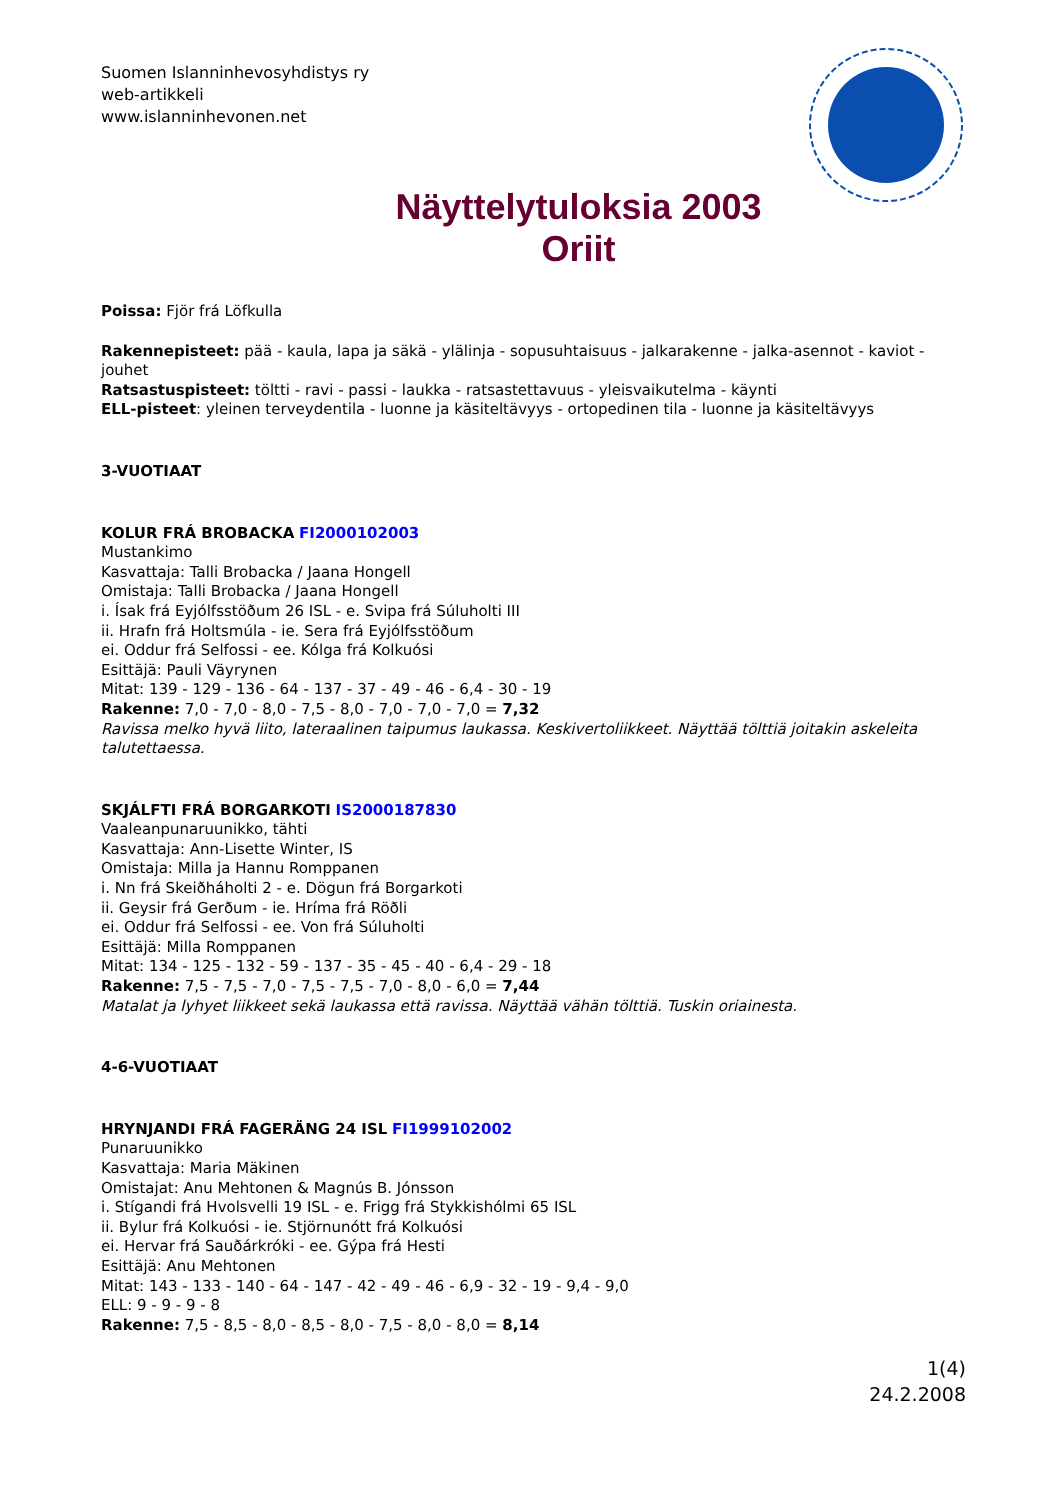Suomen Islanninhevosyhdistys ry
web-artikkeli
www.islanninhevonen.net
Näyttelytuloksia 2003
Oriit
Poissa: Fjör frá Löfkulla
Rakennepisteet: pää - kaula, lapa ja säkä - ylälinja - sopusuhtaisuus - jalkarakenne - jalka-asennot - kaviot - jouhet
Ratsastuspisteet: töltti - ravi - passi - laukka - ratsastettavuus - yleisvaikutelma - käynti
ELL-pisteet: yleinen terveydentila - luonne ja käsiteltävyys - ortopedinen tila - luonne ja käsiteltävyys
3-VUOTIAAT
KOLUR FRÁ BROBACKA FI2000102003
Mustankimo
Kasvattaja: Talli Brobacka / Jaana Hongell
Omistaja: Talli Brobacka / Jaana Hongell
i. Ísak frá Eyjólfsstöðum 26 ISL - e. Svipa frá Súluholti III
ii. Hrafn frá Holtsmúla - ie. Sera frá Eyjólfsstöðum
ei. Oddur frá Selfossi - ee. Kólga frá Kolkuósi
Esittäjä: Pauli Väyrynen
Mitat: 139 - 129 - 136 - 64 - 137 - 37 - 49 - 46 - 6,4 - 30 - 19
Rakenne: 7,0 - 7,0 - 8,0 - 7,5 - 8,0 - 7,0 - 7,0 - 7,0 = 7,32
Ravissa melko hyvä liito, lateraalinen taipumus laukassa. Keskivertoliikkeet. Näyttää tölttiä joitakin askeleita talutettaessa.
SKJÁLFTI FRÁ BORGARKOTI IS2000187830
Vaaleanpunaruunikko, tähti
Kasvattaja: Ann-Lisette Winter, IS
Omistaja: Milla ja Hannu Romppanen
i. Nn frá Skeiðháholti 2 - e. Dögun frá Borgarkoti
ii. Geysir frá Gerðum - ie. Hríma frá Röðli
ei. Oddur frá Selfossi - ee. Von frá Súluholti
Esittäjä: Milla Romppanen
Mitat: 134 - 125 - 132 - 59 - 137 - 35 - 45 - 40 - 6,4 - 29 - 18
Rakenne: 7,5 - 7,5 - 7,0 - 7,5 - 7,5 - 7,0 - 8,0 - 6,0 = 7,44
Matalat ja lyhyet liikkeet sekä laukassa että ravissa. Näyttää vähän tölttiä. Tuskin oriainesta.
4-6-VUOTIAAT
HRYNJANDI FRÁ FAGERÄNG 24 ISL FI1999102002
Punaruunikko
Kasvattaja: Maria Mäkinen
Omistajat: Anu Mehtonen & Magnús B. Jónsson
i. Stígandi frá Hvolsvelli 19 ISL - e. Frigg frá Stykkishólmi 65 ISL
ii. Bylur frá Kolkuósi - ie. Stjörnunótt frá Kolkuósi
ei. Hervar frá Sauðárkróki - ee. Gýpa frá Hesti
Esittäjä: Anu Mehtonen
Mitat: 143 - 133 - 140 - 64 - 147 - 42 - 49 - 46 - 6,9 - 32 - 19 - 9,4 - 9,0
ELL: 9 - 9 - 9 - 8
Rakenne: 7,5 - 8,5 - 8,0 - 8,5 - 8,0 - 7,5 - 8,0 - 8,0 = 8,14
1(4)
24.2.2008